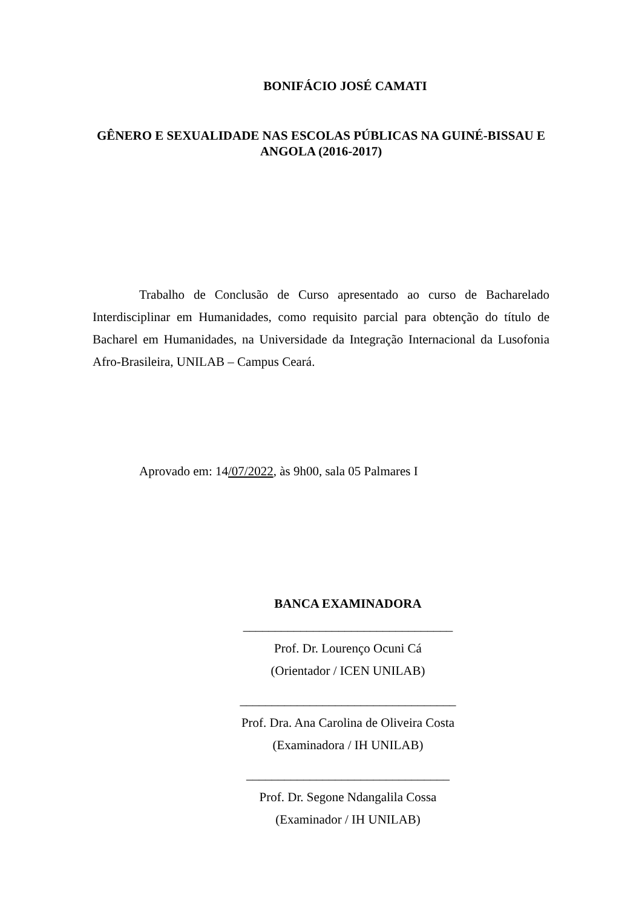BONIFÁCIO JOSÉ CAMATI
GÊNERO E SEXUALIDADE NAS ESCOLAS PÚBLICAS NA GUINÉ-BISSAU E ANGOLA (2016-2017)
Trabalho de Conclusão de Curso apresentado ao curso de Bacharelado Interdisciplinar em Humanidades, como requisito parcial para obtenção do título de Bacharel em Humanidades, na Universidade da Integração Internacional da Lusofonia Afro-Brasileira, UNILAB – Campus Ceará.
Aprovado em: 14/07/2022, às 9h00, sala 05 Palmares I
BANCA EXAMINADORA
_________________________________
Prof. Dr. Lourenço Ocuni Cá
(Orientador / ICEN UNILAB)
__________________________________
Prof. Dra. Ana Carolina de Oliveira Costa
(Examinadora / IH UNILAB)
________________________________
Prof. Dr. Segone Ndangalila Cossa
(Examinador / IH UNILAB)